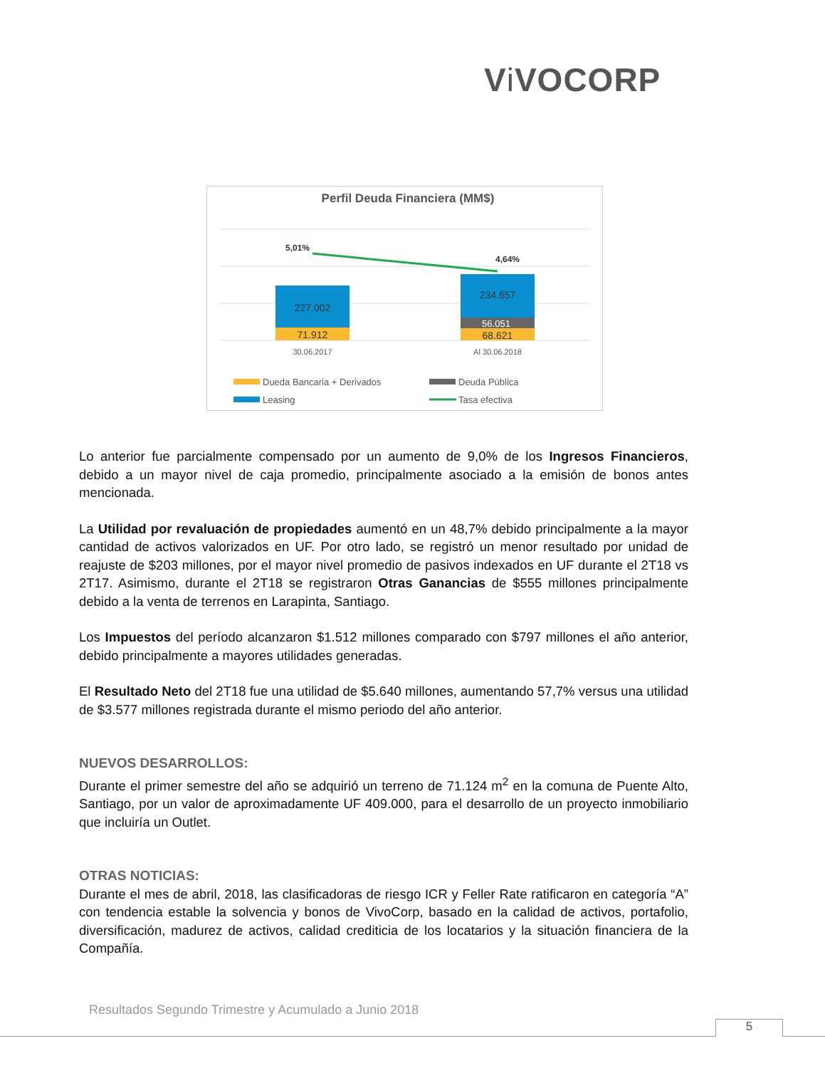Vi VOCORP
Perfil Deuda Financiera (MM$)
227.002
71.912
234.657
56.051
68.621
5,01%
4,64%
30.06.2017
Al 30.06.2018
Dueda Bancaria + Derivados
Deuda Pública
Leasing
Tasa efectiva
Lo anterior fue parcialmente compensado por un aumento de 9,0% de los Ingresos Financieros, debido a un mayor nivel de caja promedio, principalmente asociado a la emisión de bonos antes mencionada.
La Utilidad por revaluación de propiedades aumentó en un 48,7% debido principalmente a la mayor cantidad de activos valorizados en UF. Por otro lado, se registró un menor resultado por unidad de reajuste de $203 millones, por el mayor nivel promedio de pasivos indexados en UF durante el 2T18 vs 2T17. Asimismo, durante el 2T18 se registraron Otras Ganancias de $555 millones principalmente debido a la venta de terrenos en Larapinta, Santiago.
Los Impuestos del período alcanzaron $1.512 millones comparado con $797 millones el año anterior, debido principalmente a mayores utilidades generadas.
El Resultado Neto del 2T18 fue una utilidad de $5.640 millones, aumentando 57,7% versus una utilidad de $3.577 millones registrada durante el mismo periodo del año anterior.
NUEVOS DESARROLLOS:
Durante el primer semestre del año se adquirió un terreno de 71.124 m<sup>2</sup> en la comuna de Puente Alto, Santiago, por un valor de aproximadamente UF 409.000, para el desarrollo de un proyecto inmobiliario que incluiría un Outlet.
OTRAS NOTICIAS:
Durante el mes de abril, 2018, las clasificadoras de riesgo ICR y Feller Rate ratificaron en categoría “A” con tendencia estable la solvencia y bonos de VivoCorp, basado en la calidad de activos, portafolio, diversificación, madurez de activos, calidad crediticia de los locatarios y la situación financiera de la Compañía.
Resultados Segundo Trimestre y Acumulado a Junio 2018
5